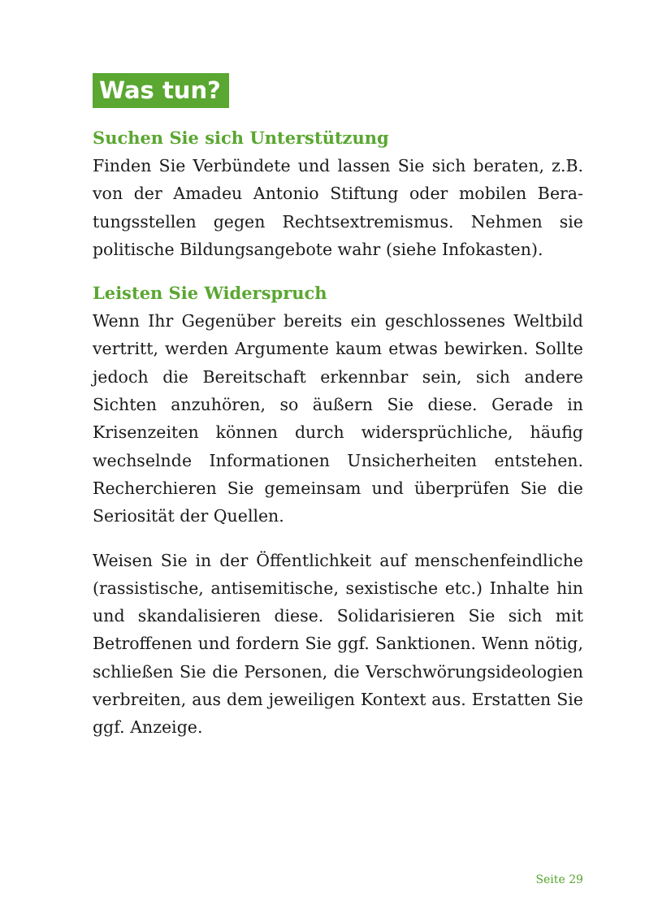Was tun?
Suchen Sie sich Unterstützung
Finden Sie Verbündete und lassen Sie sich beraten, z.B. von der Amadeu Antonio Stiftung oder mobilen Bera­tungsstellen gegen Rechtsextremismus. Nehmen sie politische Bildungsangebote wahr (siehe Infokasten).
Leisten Sie Widerspruch
Wenn Ihr Gegenüber bereits ein geschlossenes Welt­bild vertritt, werden Argumente kaum etwas bewir­ken. Sollte jedoch die Bereitschaft erkennbar sein, sich andere Sichten anzuhören, so äußern Sie diese. Gerade in Krisenzeiten können durch widersprüchliche, häufig wechselnde Informationen Unsicherheiten entstehen. Recherchieren Sie gemeinsam und überprüfen Sie die Seriosität der Quellen.
Weisen Sie in der Öffentlichkeit auf menschenfeindli­che (rassistische, antisemitische, sexistische etc.) Inhalte hin und skandalisieren diese. Solidarisieren Sie sich mit Betroffenen und fordern Sie ggf. Sanktionen. Wenn nötig, schließen Sie die Personen, die Verschwörungs­ideologien verbreiten, aus dem jeweiligen Kontext aus. Erstatten Sie ggf. Anzeige.
Seite 29